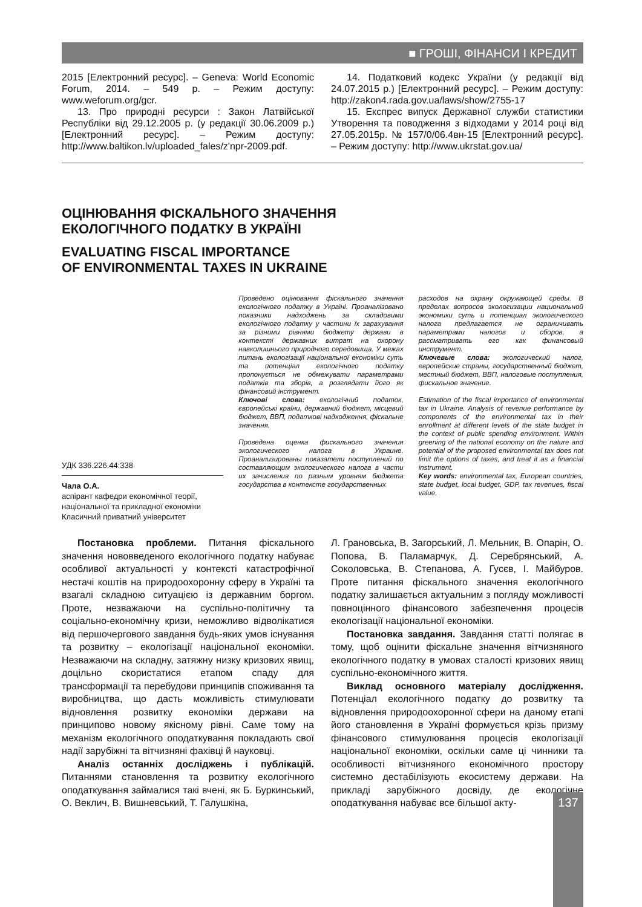■ ГРОШІ, ФІНАНСИ І КРЕДИТ
2015 [Електронний ресурс]. – Geneva: World Economic Forum, 2014. – 549 p. – Режим доступу: www.weforum.org/gcr.
13. Про природні ресурси : Закон Латвійської Республіки від 29.12.2005 р. (у редакції 30.06.2009 р.) [Електронний ресурс]. – Режим доступу: http://www.baltikon.lv/uploaded_fales/z'npr-2009.pdf.
14. Податковий кодекс України (у редакції від 24.07.2015 р.) [Електронний ресурс]. – Режим доступу: http://zakon4.rada.gov.ua/laws/show/2755-17
15. Експрес випуск Державної служби статистики Утворення та поводження з відходами у 2014 році від 27.05.2015р. № 157/0/06.4вн-15 [Електронний ресурс]. – Режим доступу: http://www.ukrstat.gov.ua/
ОЦІНЮВАННЯ ФІСКАЛЬНОГО ЗНАЧЕННЯ
ЕКОЛОГІЧНОГО ПОДАТКУ В УКРАЇНІ
EVALUATING FISCAL IMPORTANCE
OF ENVIRONMENTAL TAXES IN UKRAINE
УДК 336.226.44:338
Чала О.А.
аспірант кафедри економічної теорії, національної та прикладної економіки
Класичний приватний університет
Проведено оцінювання фіскального значення екологічного податку в Україні. Проаналізовано показники надходжень за складовими екологічного податку у частини їх зарахування за різними рівнями бюджету держави в контексті державних витрат на охорону навколишнього природного середовища. У межах питань екологізації національної економіки суть та потенціал екологічного податку пропонується не обмежувати параметрами податків та зборів, а розглядати його як фінансовий інструмент.
Ключові слова: екологічний податок, європейські країни, державний бюджет, місцевий бюджет, ВВП, податкові надходження, фіскальне значення.
Проведена оценка фискального значения экологического налога в Украине. Проанализированы показатели поступлений по составляющим экологического налога в части их зачисления по разным уровням бюджета государства в контексте государственных
расходов на охрану окружающей среды. В пределах вопросов экологизации национальной экономики суть и потенциал экологического налога предлагается не ограничивать параметрами налогов и сборов, а рассматривать его как финансовый инструмент.
Ключевые слова: экологический налог, европейские страны, государственный бюджет, местный бюджет, ВВП, налоговые поступления, фискальное значение.
Estimation of the fiscal importance of environmental tax in Ukraine. Analysis of revenue performance by components of the environmental tax in their enrollment at different levels of the state budget in the context of public spending environment. Within greening of the national economy on the nature and potential of the proposed environmental tax does not limit the options of taxes, and treat it as a financial instrument.
Key words: environmental tax, European countries, state budget, local budget, GDP, tax revenues, fiscal value.
Постановка проблеми. Питання фіскального значення нововведеного екологічного податку набуває особливої актуальності у контексті катастрофічної нестачі коштів на природоохоронну сферу в Україні та взагалі складною ситуацією із державним боргом. Проте, незважаючи на суспільно-політичну та соціально-економічну кризи, неможливо відволікатися від першочергового завдання будь-яких умов існування та розвитку – екологізації національної економіки. Незважаючи на складну, затяжну низку кризових явищ, доцільно скористатися етапом спаду для трансформації та перебудови принципів споживання та виробництва, що дасть можливість стимулювати відновлення розвитку економіки держави на принципово новому якісному рівні. Саме тому на механізм екологічного оподаткування покладають свої надії зарубіжні та вітчизняні фахівці й науковці.
Аналіз останніх досліджень і публікацій. Питаннями становлення та розвитку екологічного оподаткування займалися такі вчені, як Б. Буркинський, О. Веклич, В. Вишневський, Т. Галушкіна,
Л. Грановська, В. Загорський, Л. Мельник, В. Опарін, О. Попова, В. Паламарчук, Д. Серебрянський, А. Соколовська, В. Степанова, А. Гусєв, І. Майбуров. Проте питання фіскального значення екологічного податку залишається актуальним з погляду можливості повноцінного фінансового забезпечення процесів екологізації національної економіки.
Постановка завдання. Завдання статті полягає в тому, щоб оцінити фіскальне значення вітчизняного екологічного податку в умовах сталості кризових явищ суспільно-економічного життя.
Виклад основного матеріалу дослідження. Потенціал екологічного податку до розвитку та відновлення природоохоронної сфери на даному етапі його становлення в Україні формується крізь призму фінансового стимулювання процесів екологізації національної економіки, оскільки саме ці чинники та особливості вітчизняного економічного простору системно дестабілізують екосистему держави. На прикладі зарубіжного досвіду, де екологічне оподаткування набуває все більшої акту-
137